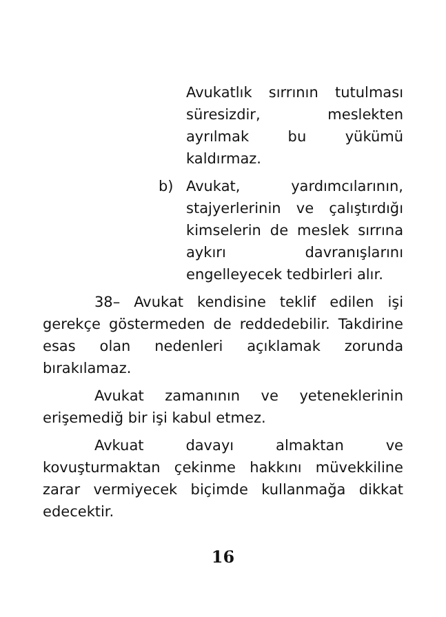Avukatlık sırrının tutulması süresizdir, meslekten ayrılmak bu yükümü kaldırmaz.
b) Avukat, yardımcılarının, stajyerlerinin ve çalıştırdığı kimselerin de meslek sırrına aykırı davranışlarını engelleyecek tedbirleri alır.
38– Avukat kendisine teklif edilen işi gerekçe göstermeden de reddedebilir. Takdirine esas olan nedenleri açıklamak zorunda bırakılamaz.
Avukat zamanının ve yeteneklerinin erişemediğ bir işi kabul etmez.
Avkuat davayı almaktan ve kovuşturmaktan çekinme hakkını müvekkiline zarar vermiyecek biçimde kullanmağa dikkat edecektir.
16